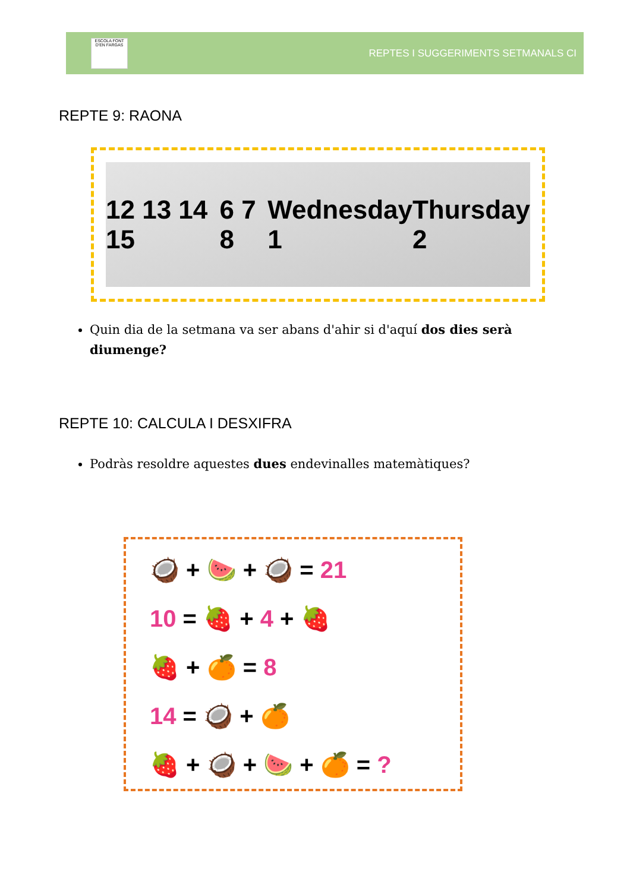ESCOLA FONT D'EN FARGAS
REPTES I SUGGERIMENTS SETMANALS CI
REPTE 9: RAONA
12 13 14 15 6 7 8 Wednesday 1 Thursday 2
Quin dia de la setmana va ser abans d'ahir si d'aquí dos dies serà diumenge?
REPTE 10: CALCULA I DESXIFRA
Podràs resoldre aquestes dues endevinalles matemàtiques?
🥥 + 🍉 + 🥥 = 21
10 = 🍓 + 4 + 🍓
🍓 + 🍊 = 8
14 = 🥥 + 🍊
🍓 + 🥥 + 🍉 + 🍊 = ?